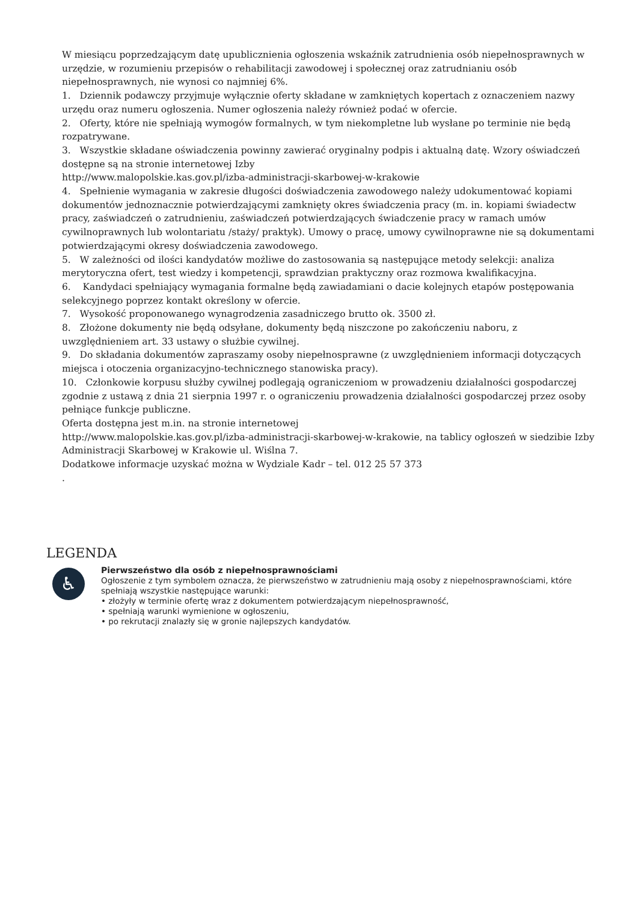W miesiącu poprzedzającym datę upublicznienia ogłoszenia wskaźnik zatrudnienia osób niepełnosprawnych w urzędzie, w rozumieniu przepisów o rehabilitacji zawodowej i społecznej oraz zatrudnianiu osób niepełnosprawnych, nie wynosi co najmniej 6%.
1. Dziennik podawczy przyjmuje wyłącznie oferty składane w zamkniętych kopertach z oznaczeniem nazwy urzędu oraz numeru ogłoszenia. Numer ogłoszenia należy również podać w ofercie.
2. Oferty, które nie spełniają wymogów formalnych, w tym niekompletne lub wysłane po terminie nie będą rozpatrywane.
3. Wszystkie składane oświadczenia powinny zawierać oryginalny podpis i aktualną datę. Wzory oświadczeń dostępne są na stronie internetowej Izby
http://www.malopolskie.kas.gov.pl/izba-administracji-skarbowej-w-krakowie
4. Spełnienie wymagania w zakresie długości doświadczenia zawodowego należy udokumentować kopiami dokumentów jednoznacznie potwierdzającymi zamknięty okres świadczenia pracy (m. in. kopiami świadectw pracy, zaświadczeń o zatrudnieniu, zaświadczeń potwierdzających świadczenie pracy w ramach umów cywilnoprawnych lub wolontariatu /staży/ praktyk). Umowy o pracę, umowy cywilnoprawne nie są dokumentami potwierdzającymi okresy doświadczenia zawodowego.
5. W zależności od ilości kandydatów możliwe do zastosowania są następujące metody selekcji: analiza merytoryczna ofert, test wiedzy i kompetencji, sprawdzian praktyczny oraz rozmowa kwalifikacyjna.
6. Kandydaci spełniający wymagania formalne będą zawiadamiani o dacie kolejnych etapów postępowania selekcyjnego poprzez kontakt określony w ofercie.
7. Wysokość proponowanego wynagrodzenia zasadniczego brutto ok. 3500 zł.
8. Złożone dokumenty nie będą odsyłane, dokumenty będą niszczone po zakończeniu naboru, z uwzględnieniem art. 33 ustawy o służbie cywilnej.
9. Do składania dokumentów zapraszamy osoby niepełnosprawne (z uwzględnieniem informacji dotyczących miejsca i otoczenia organizacyjno-technicznego stanowiska pracy).
10. Członkowie korpusu służby cywilnej podlegają ograniczeniom w prowadzeniu działalności gospodarczej zgodnie z ustawą z dnia 21 sierpnia 1997 r. o ograniczeniu prowadzenia działalności gospodarczej przez osoby pełniące funkcje publiczne.
Oferta dostępna jest m.in. na stronie internetowej
http://www.malopolskie.kas.gov.pl/izba-administracji-skarbowej-w-krakowie, na tablicy ogłoszeń w siedzibie Izby Administracji Skarbowej w Krakowie ul. Wiślna 7.
Dodatkowe informacje uzyskać można w Wydziale Kadr – tel. 012 25 57 373
.
LEGENDA
♿
Pierwszeństwo dla osób z niepełnosprawnościami
Ogłoszenie z tym symbolem oznacza, że pierwszeństwo w zatrudnieniu mają osoby z niepełnosprawnościami, które spełniają wszystkie następujące warunki:
• złożyły w terminie ofertę wraz z dokumentem potwierdzającym niepełnosprawność,
• spełniają warunki wymienione w ogłoszeniu,
• po rekrutacji znalazły się w gronie najlepszych kandydatów.